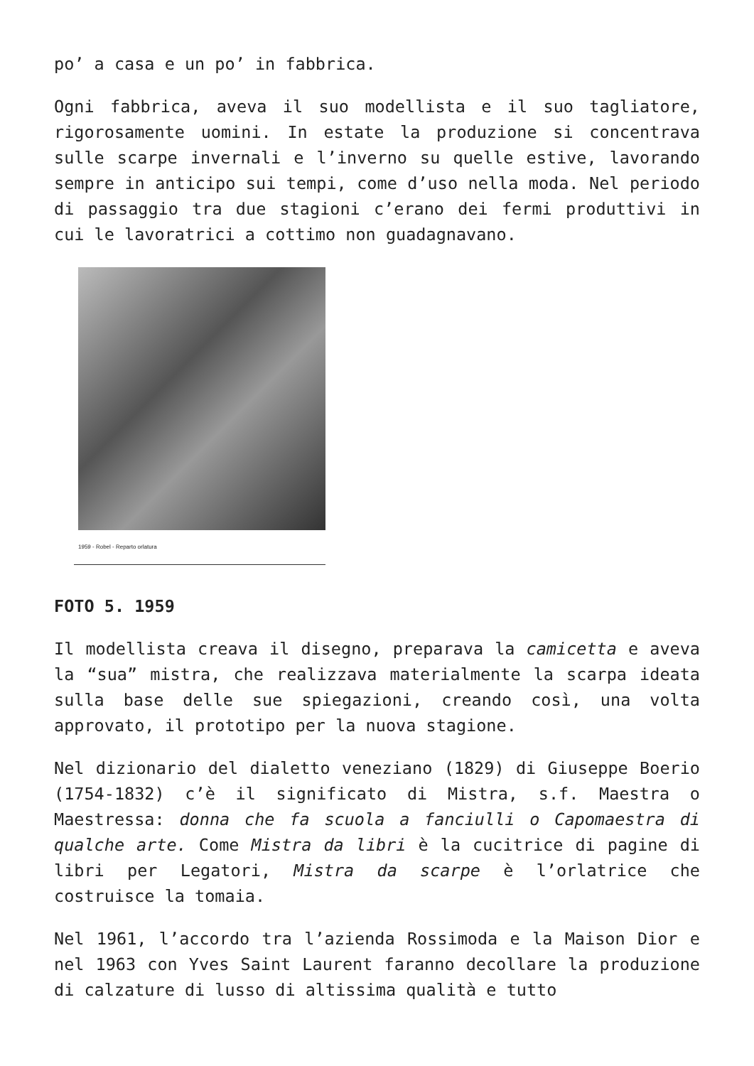po’ a casa e un po’ in fabbrica.
Ogni fabbrica, aveva il suo modellista e il suo tagliatore, rigorosamente uomini. In estate la produzione si concentrava sulle scarpe invernali e l’inverno su quelle estive, lavorando sempre in anticipo sui tempi, come d’uso nella moda. Nel periodo di passaggio tra due stagioni c’erano dei fermi produttivi in cui le lavoratrici a cottimo non guadagnavano.
1959 - Robel - Reparto orlatura
FOTO 5. 1959
Il modellista creava il disegno, preparava la camicetta e aveva la “sua” mistra, che realizzava materialmente la scarpa ideata sulla base delle sue spiegazioni, creando così, una volta approvato, il prototipo per la nuova stagione.
Nel dizionario del dialetto veneziano (1829) di Giuseppe Boerio (1754-1832) c’è il significato di Mistra, s.f. Maestra o Maestressa: donna che fa scuola a fanciulli o Capomaestra di qualche arte. Come Mistra da libri è la cucitrice di pagine di libri per Legatori, Mistra da scarpe è l’orlatrice che costruisce la tomaia.
Nel 1961, l’accordo tra l’azienda Rossimoda e la Maison Dior e nel 1963 con Yves Saint Laurent faranno decollare la produzione di calzature di lusso di altissima qualità e tutto